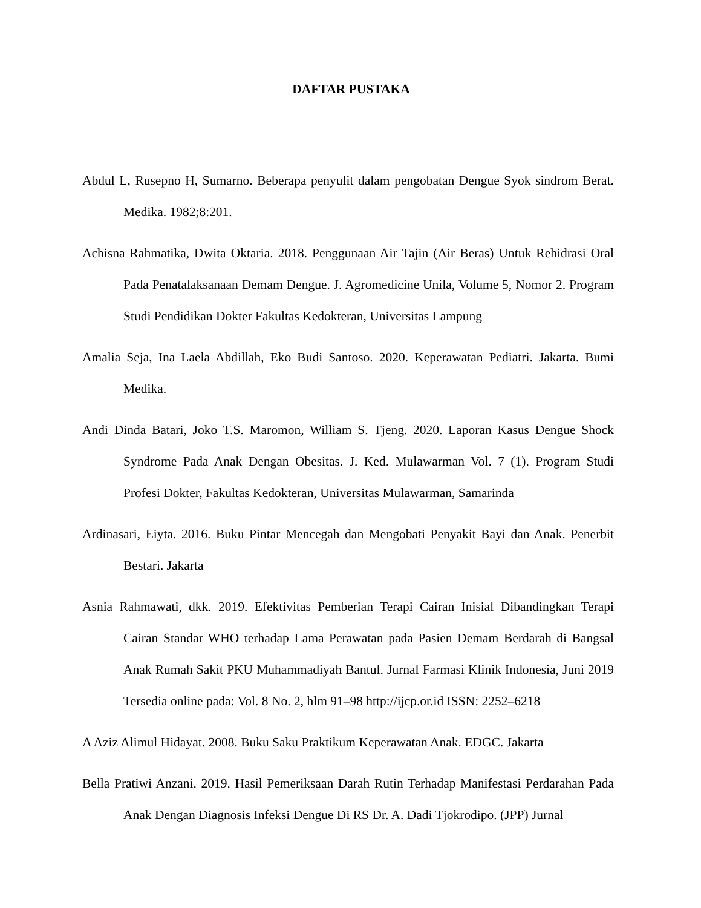DAFTAR PUSTAKA
Abdul L, Rusepno H, Sumarno. Beberapa penyulit dalam pengobatan Dengue Syok sindrom Berat. Medika. 1982;8:201.
Achisna Rahmatika, Dwita Oktaria. 2018. Penggunaan Air Tajin (Air Beras) Untuk Rehidrasi Oral Pada Penatalaksanaan Demam Dengue. J. Agromedicine Unila, Volume 5, Nomor 2. Program Studi Pendidikan Dokter Fakultas Kedokteran, Universitas Lampung
Amalia Seja, Ina Laela Abdillah, Eko Budi Santoso. 2020. Keperawatan Pediatri. Jakarta. Bumi Medika.
Andi Dinda Batari, Joko T.S. Maromon, William S. Tjeng. 2020. Laporan Kasus Dengue Shock Syndrome Pada Anak Dengan Obesitas. J. Ked. Mulawarman Vol. 7 (1). Program Studi Profesi Dokter, Fakultas Kedokteran, Universitas Mulawarman, Samarinda
Ardinasari, Eiyta. 2016. Buku Pintar Mencegah dan Mengobati Penyakit Bayi dan Anak. Penerbit Bestari. Jakarta
Asnia Rahmawati, dkk. 2019. Efektivitas Pemberian Terapi Cairan Inisial Dibandingkan Terapi Cairan Standar WHO terhadap Lama Perawatan pada Pasien Demam Berdarah di Bangsal Anak Rumah Sakit PKU Muhammadiyah Bantul. Jurnal Farmasi Klinik Indonesia, Juni 2019 Tersedia online pada: Vol. 8 No. 2, hlm 91–98 http://ijcp.or.id ISSN: 2252–6218
A Aziz Alimul Hidayat. 2008. Buku Saku Praktikum Keperawatan Anak. EDGC. Jakarta
Bella Pratiwi Anzani. 2019. Hasil Pemeriksaan Darah Rutin Terhadap Manifestasi Perdarahan Pada Anak Dengan Diagnosis Infeksi Dengue Di RS Dr. A. Dadi Tjokrodipo. (JPP) Jurnal